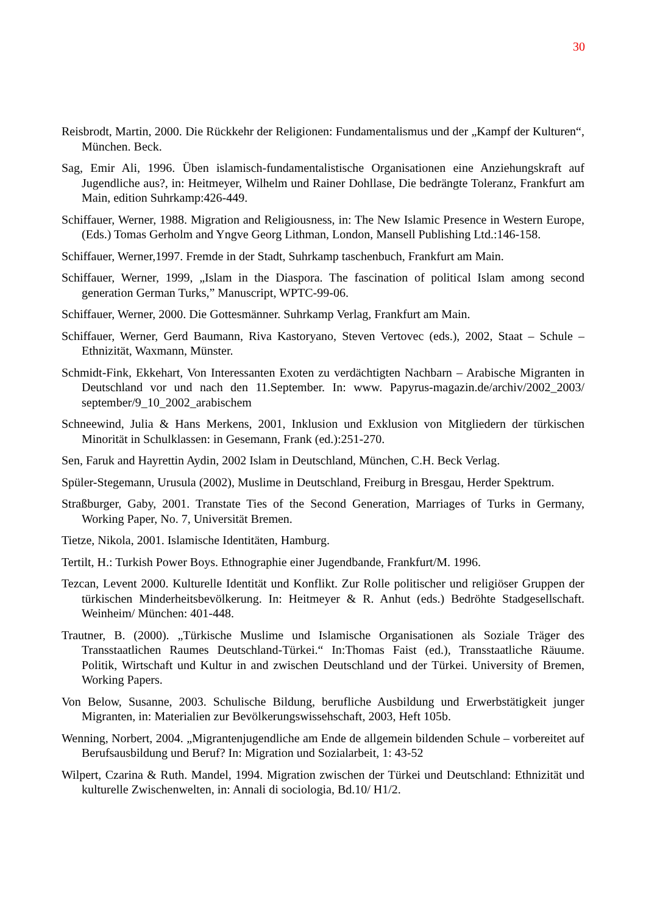30
Reisbrodt, Martin, 2000. Die Rückkehr der Religionen: Fundamentalismus und der „Kampf der Kulturen“, München. Beck.
Sag, Emir Ali, 1996. Üben islamisch-fundamentalistische Organisationen eine Anziehungskraft auf Jugendliche aus?, in: Heitmeyer, Wilhelm und Rainer Dohllase, Die bedrängte Toleranz, Frankfurt am Main, edition Suhrkamp:426-449.
Schiffauer, Werner, 1988. Migration and Religiousness, in: The New Islamic Presence in Western Europe, (Eds.) Tomas Gerholm and Yngve Georg Lithman, London, Mansell Publishing Ltd.:146-158.
Schiffauer, Werner,1997. Fremde in der Stadt, Suhrkamp taschenbuch, Frankfurt am Main.
Schiffauer, Werner, 1999, „Islam in the Diaspora. The fascination of political Islam among second generation German Turks,” Manuscript, WPTC-99-06.
Schiffauer, Werner, 2000. Die Gottesmänner. Suhrkamp Verlag, Frankfurt am Main.
Schiffauer, Werner, Gerd Baumann, Riva Kastoryano, Steven Vertovec (eds.), 2002, Staat – Schule – Ethnizität, Waxmann, Münster.
Schmidt-Fink, Ekkehart, Von Interessanten Exoten zu verdächtigten Nachbarn – Arabische Migranten in Deutschland vor und nach den 11.September. In: www. Papyrus-magazin.de/archiv/2002_2003/ september/9_10_2002_arabischem
Schneewind, Julia & Hans Merkens, 2001, Inklusion und Exklusion von Mitgliedern der türkischen Minorität in Schulklassen: in Gesemann, Frank (ed.):251-270.
Sen, Faruk and Hayrettin Aydin, 2002 Islam in Deutschland, München, C.H. Beck Verlag.
Spüler-Stegemann, Urusula (2002), Muslime in Deutschland, Freiburg in Bresgau, Herder Spektrum.
Straßburger, Gaby, 2001. Transtate Ties of the Second Generation, Marriages of Turks in Germany, Working Paper, No. 7, Universität Bremen.
Tietze, Nikola, 2001. Islamische Identitäten, Hamburg.
Tertilt, H.: Turkish Power Boys. Ethnographie einer Jugendbande, Frankfurt/M. 1996.
Tezcan, Levent 2000. Kulturelle Identität und Konflikt. Zur Rolle politischer und religiöser Gruppen der türkischen Minderheitsbevölkerung. In: Heitmeyer & R. Anhut (eds.) Bedröhte Stadgesellschaft. Weinheim/ München: 401-448.
Trautner, B. (2000). „Türkische Muslime und Islamische Organisationen als Soziale Träger des Transstaatlichen Raumes Deutschland-Türkei.“ In:Thomas Faist (ed.), Transstaatliche Räuume. Politik, Wirtschaft und Kultur in and zwischen Deutschland und der Türkei. University of Bremen, Working Papers.
Von Below, Susanne, 2003. Schulische Bildung, berufliche Ausbildung und Erwerbstätigkeit junger Migranten, in: Materialien zur Bevölkerungswissehschaft, 2003, Heft 105b.
Wenning, Norbert, 2004. „Migrantenjugendliche am Ende de allgemein bildenden Schule – vorbereitet auf Berufsausbildung und Beruf? In: Migration und Sozialarbeit, 1: 43-52
Wilpert, Czarina & Ruth. Mandel, 1994. Migration zwischen der Türkei und Deutschland: Ethnizität und kulturelle Zwischenwelten, in: Annali di sociologia, Bd.10/ H1/2.